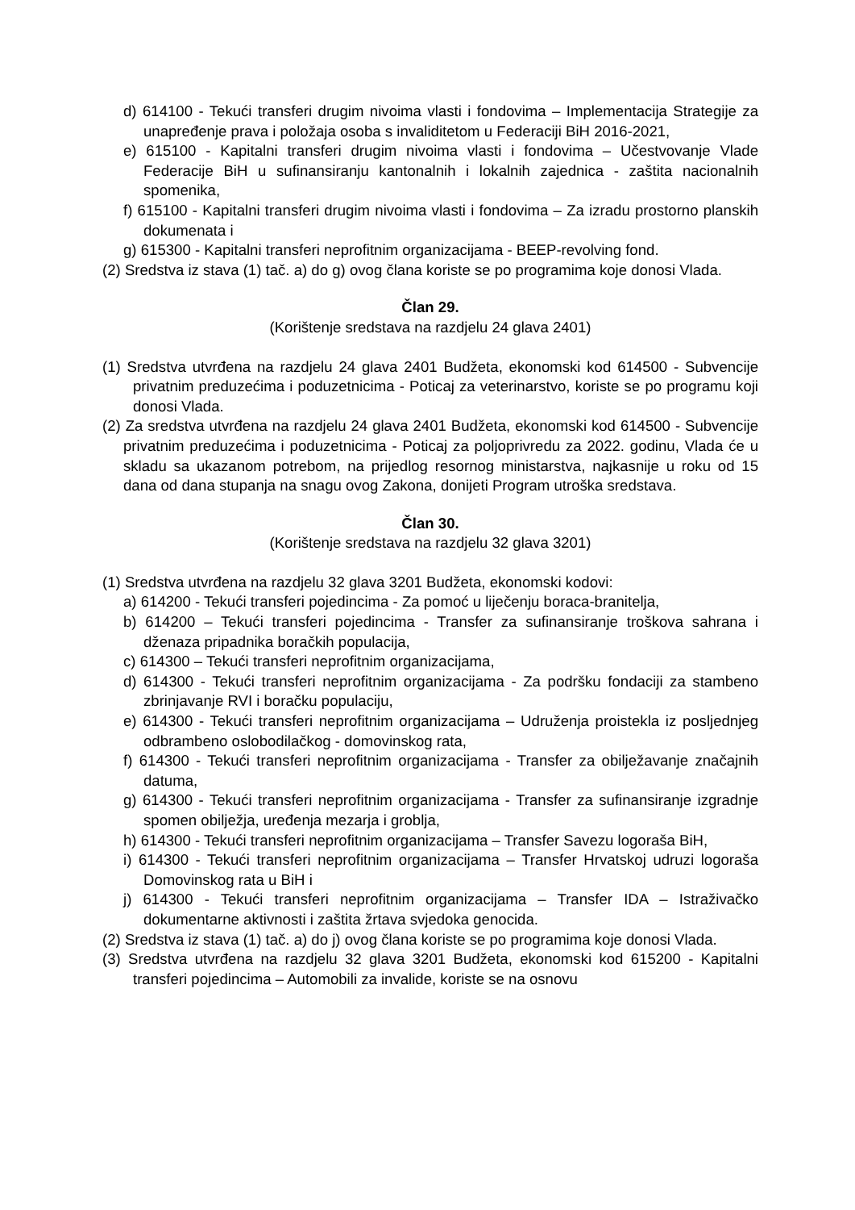d) 614100 - Tekući transferi drugim nivoima vlasti i fondovima – Implementacija Strategije za unapređenje prava i položaja osoba s invaliditetom u Federaciji BiH 2016-2021,
e) 615100 - Kapitalni transferi drugim nivoima vlasti i fondovima – Učestvovanje Vlade Federacije BiH u sufinansiranju kantonalnih i lokalnih zajednica - zaštita nacionalnih spomenika,
f) 615100 - Kapitalni transferi drugim nivoima vlasti i fondovima – Za izradu prostorno planskih dokumenata i
g) 615300 - Kapitalni transferi neprofitnim organizacijama - BEEP-revolving fond.
(2) Sredstva iz stava (1) tač. a) do g) ovog člana koriste se po programima koje donosi Vlada.
Član 29.
(Korištenje sredstava na razdjelu 24 glava 2401)
(1) Sredstva utvrđena na razdjelu 24 glava 2401 Budžeta, ekonomski kod 614500 - Subvencije privatnim preduzećima i poduzetnicima - Poticaj za veterinarstvo, koriste se po programu koji donosi Vlada.
(2) Za sredstva utvrđena na razdjelu 24 glava 2401 Budžeta, ekonomski kod 614500 - Subvencije privatnim preduzećima i poduzetnicima - Poticaj za poljoprivredu za 2022. godinu, Vlada će u skladu sa ukazanom potrebom, na prijedlog resornog ministarstva, najkasnije u roku od 15 dana od dana stupanja na snagu ovog Zakona, donijeti Program utroška sredstava.
Član 30.
(Korištenje sredstava na razdjelu 32 glava 3201)
(1) Sredstva utvrđena na razdjelu 32 glava 3201 Budžeta, ekonomski kodovi:
a) 614200 - Tekući transferi pojedincima - Za pomoć u liječenju boraca-branitelja,
b) 614200 – Tekući transferi pojedincima - Transfer za sufinansiranje troškova sahrana i dženaza pripadnika boračkih populacija,
c) 614300 – Tekući transferi neprofitnim organizacijama,
d) 614300 - Tekući transferi neprofitnim organizacijama - Za podršku fondaciji za stambeno zbrinjavanje RVI i boračku populaciju,
e) 614300 - Tekući transferi neprofitnim organizacijama – Udruženja proistekla iz posljednjeg odbrambeno oslobodilačkog - domovinskog rata,
f) 614300 - Tekući transferi neprofitnim organizacijama - Transfer za obilježavanje značajnih datuma,
g) 614300 - Tekući transferi neprofitnim organizacijama - Transfer za sufinansiranje izgradnje spomen obilježja, uređenja mezarja i groblja,
h) 614300 - Tekući transferi neprofitnim organizacijama – Transfer Savezu logoraša BiH,
i) 614300 - Tekući transferi neprofitnim organizacijama – Transfer Hrvatskoj udruzi logoraša Domovinskog rata u BiH i
j) 614300 - Tekući transferi neprofitnim organizacijama – Transfer IDA – Istraživačko dokumentarne aktivnosti i zaštita žrtava svjedoka genocida.
(2) Sredstva iz stava (1) tač. a) do j) ovog člana koriste se po programima koje donosi Vlada.
(3) Sredstva utvrđena na razdjelu 32 glava 3201 Budžeta, ekonomski kod 615200 - Kapitalni transferi pojedincima – Automobili za invalide, koriste se na osnovu